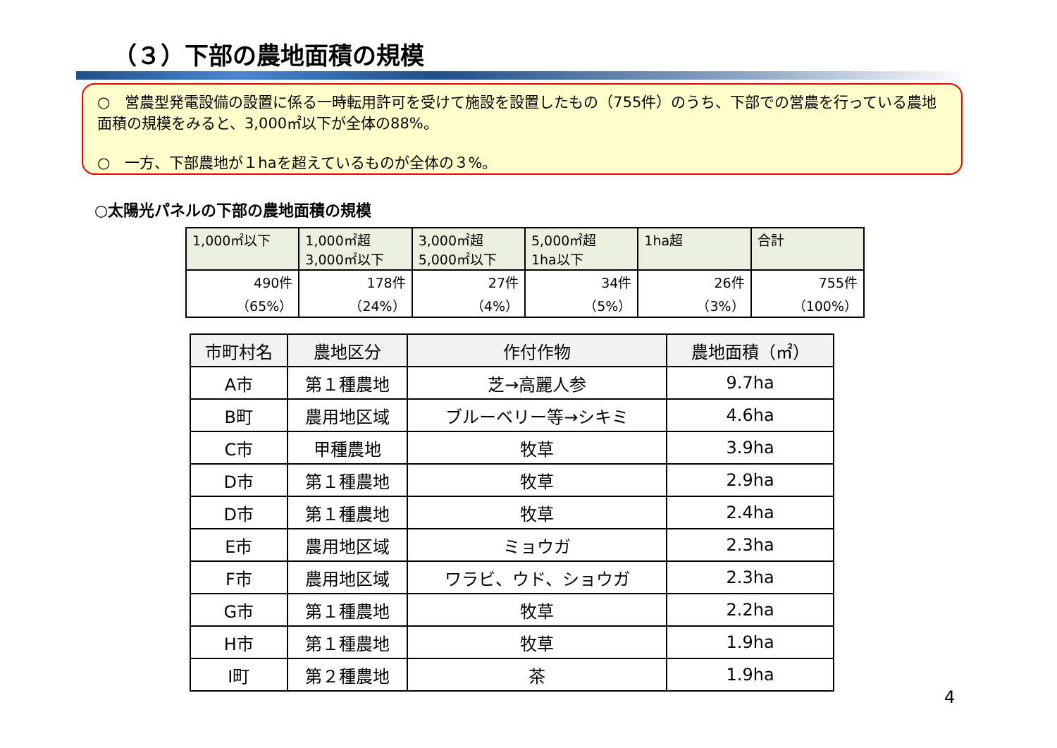（３）下部の農地面積の規模
○　営農型発電設備の設置に係る一時転用許可を受けて施設を設置したもの（755件）のうち、下部での営農を行っている農地面積の規模をみると、3,000㎡以下が全体の88%。
○　一方、下部農地が１haを超えているものが全体の３%。
○太陽光パネルの下部の農地面積の規模
| 1,000㎡以下 | 1,000㎡超 3,000㎡以下 | 3,000㎡超 5,000㎡以下 | 5,000㎡超 1ha以下 | 1ha超 | 合計 |
| 490件 （65%） | 178件 （24%） | 27件 （4%） | 34件 （5%） | 26件 （3%） | 755件 （100%） |
| 市町村名 | 農地区分 | 作付作物 | 農地面積（㎡） |
| --- | --- | --- | --- |
| A市 | 第１種農地 | 芝→高麗人参 | 9.7ha |
| B町 | 農用地区域 | ブルーベリー等→シキミ | 4.6ha |
| C市 | 甲種農地 | 牧草 | 3.9ha |
| D市 | 第１種農地 | 牧草 | 2.9ha |
| D市 | 第１種農地 | 牧草 | 2.4ha |
| E市 | 農用地区域 | ミョウガ | 2.3ha |
| F市 | 農用地区域 | ワラビ、ウド、ショウガ | 2.3ha |
| G市 | 第１種農地 | 牧草 | 2.2ha |
| H市 | 第１種農地 | 牧草 | 1.9ha |
| I町 | 第２種農地 | 茶 | 1.9ha |
4